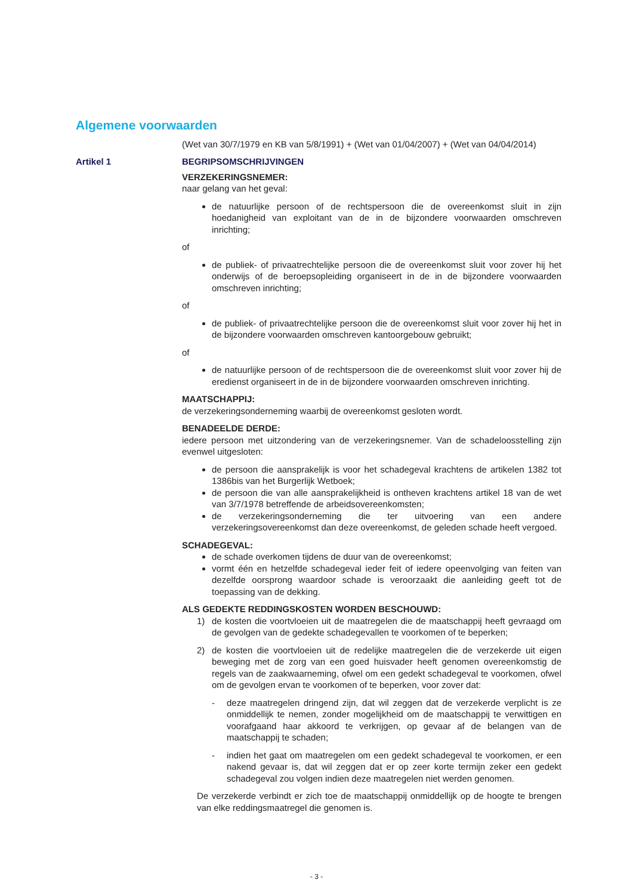Algemene voorwaarden
(Wet van 30/7/1979 en KB van 5/8/1991) + (Wet van 01/04/2007) + (Wet van 04/04/2014)
Artikel 1 BEGRIPSOMSCHRIJVINGEN
VERZEKERINGSNEMER:
naar gelang van het geval:
de natuurlijke persoon of de rechtspersoon die de overeenkomst sluit in zijn hoedanigheid van exploitant van de in de bijzondere voorwaarden omschreven inrichting;
of
de publiek- of privaatrechtelijke persoon die de overeenkomst sluit voor zover hij het onderwijs of de beroepsopleiding organiseert in de in de bijzondere voorwaarden omschreven inrichting;
of
de publiek- of privaatrechtelijke persoon die de overeenkomst sluit voor zover hij het in de bijzondere voorwaarden omschreven kantoorgebouw gebruikt;
of
de natuurlijke persoon of de rechtspersoon die de overeenkomst sluit voor zover hij de eredienst organiseert in de in de bijzondere voorwaarden omschreven inrichting.
MAATSCHAPPIJ:
de verzekeringsonderneming waarbij de overeenkomst gesloten wordt.
BENADEELDE DERDE:
iedere persoon met uitzondering van de verzekeringsnemer. Van de schadeloosstelling zijn evenwel uitgesloten:
de persoon die aansprakelijk is voor het schadegeval krachtens de artikelen 1382 tot 1386bis van het Burgerlijk Wetboek;
de persoon die van alle aansprakelijkheid is ontheven krachtens artikel 18 van de wet van 3/7/1978 betreffende de arbeidsovereenkomsten;
de verzekeringsonderneming die ter uitvoering van een andere verzekeringsovereenkomst dan deze overeenkomst, de geleden schade heeft vergoed.
SCHADEGEVAL:
de schade overkomen tijdens de duur van de overeenkomst;
vormt één en hetzelfde schadegeval ieder feit of iedere opeenvolging van feiten van dezelfde oorsprong waardoor schade is veroorzaakt die aanleiding geeft tot de toepassing van de dekking.
ALS GEDEKTE REDDINGSKOSTEN WORDEN BESCHOUWD:
1) de kosten die voortvloeien uit de maatregelen die de maatschappij heeft gevraagd om de gevolgen van de gedekte schadegevallen te voorkomen of te beperken;
2) de kosten die voortvloeien uit de redelijke maatregelen die de verzekerde uit eigen beweging met de zorg van een goed huisvader heeft genomen overeenkomstig de regels van de zaakwaarneming, ofwel om een gedekt schadegeval te voorkomen, ofwel om de gevolgen ervan te voorkomen of te beperken, voor zover dat:
- deze maatregelen dringend zijn, dat wil zeggen dat de verzekerde verplicht is ze onmiddellijk te nemen, zonder mogelijkheid om de maatschappij te verwittigen en voorafgaand haar akkoord te verkrijgen, op gevaar af de belangen van de maatschappij te schaden;
- indien het gaat om maatregelen om een gedekt schadegeval te voorkomen, er een nakend gevaar is, dat wil zeggen dat er op zeer korte termijn zeker een gedekt schadegeval zou volgen indien deze maatregelen niet werden genomen.
De verzekerde verbindt er zich toe de maatschappij onmiddellijk op de hoogte te brengen van elke reddingsmaatregel die genomen is.
- 3 -